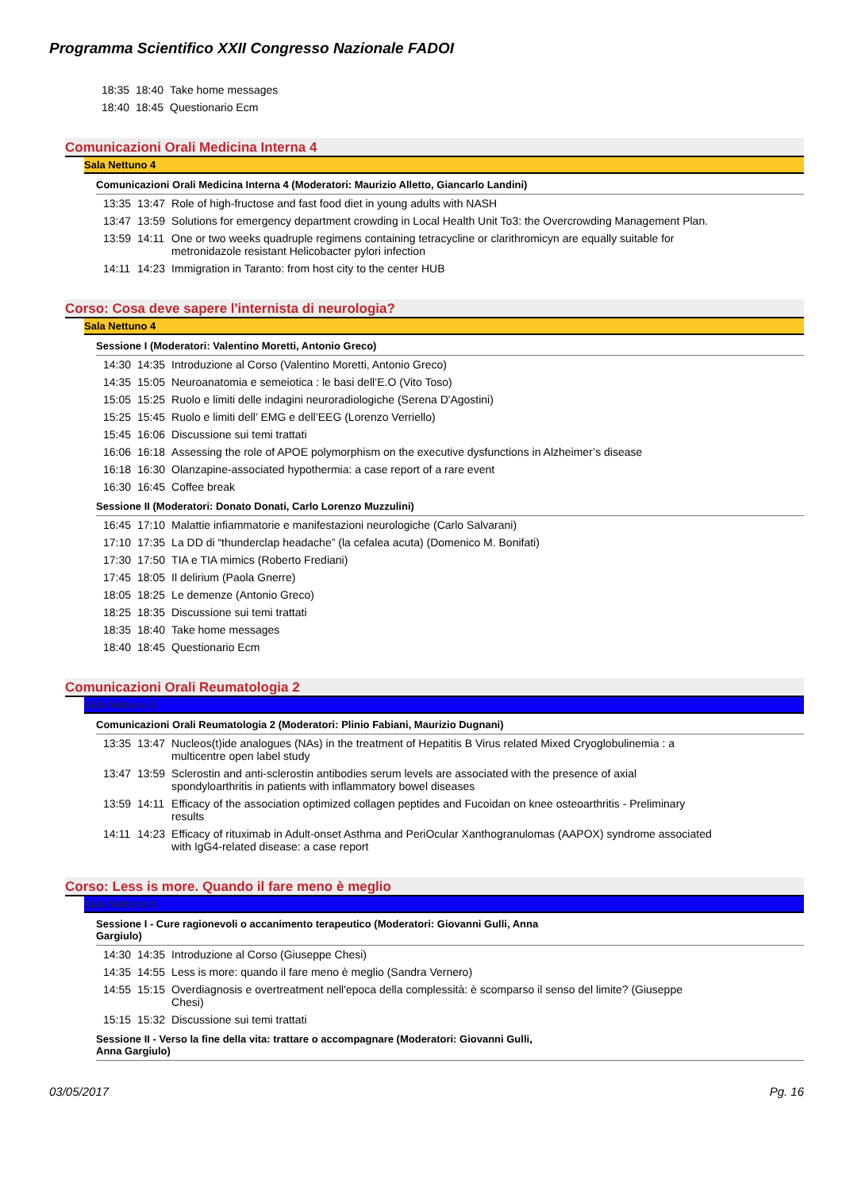Programma Scientifico XXII Congresso Nazionale FADOI
| 18:35 | 18:40 | Take home messages |
| 18:40 | 18:45 | Questionario Ecm |
Comunicazioni Orali Medicina Interna 4
Sala Nettuno 4
Comunicazioni Orali Medicina Interna 4 (Moderatori: Maurizio Alletto, Giancarlo Landini)
| 13:35 | 13:47 | Role of high-fructose and fast food diet in young adults with NASH |
| 13:47 | 13:59 | Solutions for emergency department crowding in Local Health Unit To3: the Overcrowding Management Plan. |
| 13:59 | 14:11 | One or two weeks quadruple regimens containing tetracycline or clarithromicyn are equally suitable for metronidazole resistant Helicobacter pylori infection |
| 14:11 | 14:23 | Immigration in Taranto: from host city to the center HUB |
Corso: Cosa deve sapere l'internista di neurologia?
Sala Nettuno 4
Sessione I (Moderatori: Valentino Moretti, Antonio Greco)
| 14:30 | 14:35 | Introduzione al Corso (Valentino Moretti, Antonio Greco) |
| 14:35 | 15:05 | Neuroanatomia e semeiotica : le basi dell’E.O (Vito Toso) |
| 15:05 | 15:25 | Ruolo e limiti delle indagini neuroradiologiche (Serena D'Agostini) |
| 15:25 | 15:45 | Ruolo e limiti dell’ EMG e dell’EEG (Lorenzo Verriello) |
| 15:45 | 16:06 | Discussione sui temi trattati |
| 16:06 | 16:18 | Assessing the role of APOE polymorphism on the executive dysfunctions in Alzheimer’s disease |
| 16:18 | 16:30 | Olanzapine-associated hypothermia: a case report of a rare event |
| 16:30 | 16:45 | Coffee break |
Sessione II (Moderatori: Donato Donati, Carlo Lorenzo Muzzulini)
| 16:45 | 17:10 | Malattie infiammatorie e manifestazioni neurologiche (Carlo Salvarani) |
| 17:10 | 17:35 | La DD di “thunderclap headache” (la cefalea acuta) (Domenico M. Bonifati) |
| 17:30 | 17:50 | TIA e TIA mimics (Roberto Frediani) |
| 17:45 | 18:05 | Il delirium (Paola Gnerre) |
| 18:05 | 18:25 | Le demenze (Antonio Greco) |
| 18:25 | 18:35 | Discussione sui temi trattati |
| 18:35 | 18:40 | Take home messages |
| 18:40 | 18:45 | Questionario Ecm |
Comunicazioni Orali Reumatologia 2
Sala Nettuno 5
Comunicazioni Orali Reumatologia 2 (Moderatori: Plinio Fabiani, Maurizio Dugnani)
| 13:35 | 13:47 | Nucleos(t)ide analogues (NAs) in the treatment of Hepatitis B Virus related Mixed Cryoglobulinemia : a multicentre open label study |
| 13:47 | 13:59 | Sclerostin and anti-sclerostin antibodies serum levels are associated with the presence of axial spondyloarthritis in patients with inflammatory bowel diseases |
| 13:59 | 14:11 | Efficacy of the association optimized collagen peptides and Fucoidan on knee osteoarthritis - Preliminary results |
| 14:11 | 14:23 | Efficacy of rituximab in Adult-onset Asthma and PeriOcular Xanthogranulomas (AAPOX) syndrome associated with IgG4-related disease: a case report |
Corso: Less is more. Quando il fare meno è meglio
Sala Nettuno 5
Sessione I - Cure ragionevoli o accanimento terapeutico (Moderatori: Giovanni Gulli, Anna Gargiulo)
| 14:30 | 14:35 | Introduzione al Corso (Giuseppe Chesi) |
| 14:35 | 14:55 | Less is more: quando il fare meno è meglio (Sandra Vernero) |
| 14:55 | 15:15 | Overdiagnosis e overtreatment nell'epoca della complessità: è scomparso il senso del limite? (Giuseppe Chesi) |
| 15:15 | 15:32 | Discussione sui temi trattati |
Sessione II - Verso la fine della vita: trattare o accompagnare (Moderatori: Giovanni Gulli, Anna Gargiulo)
03/05/2017 Pg. 16